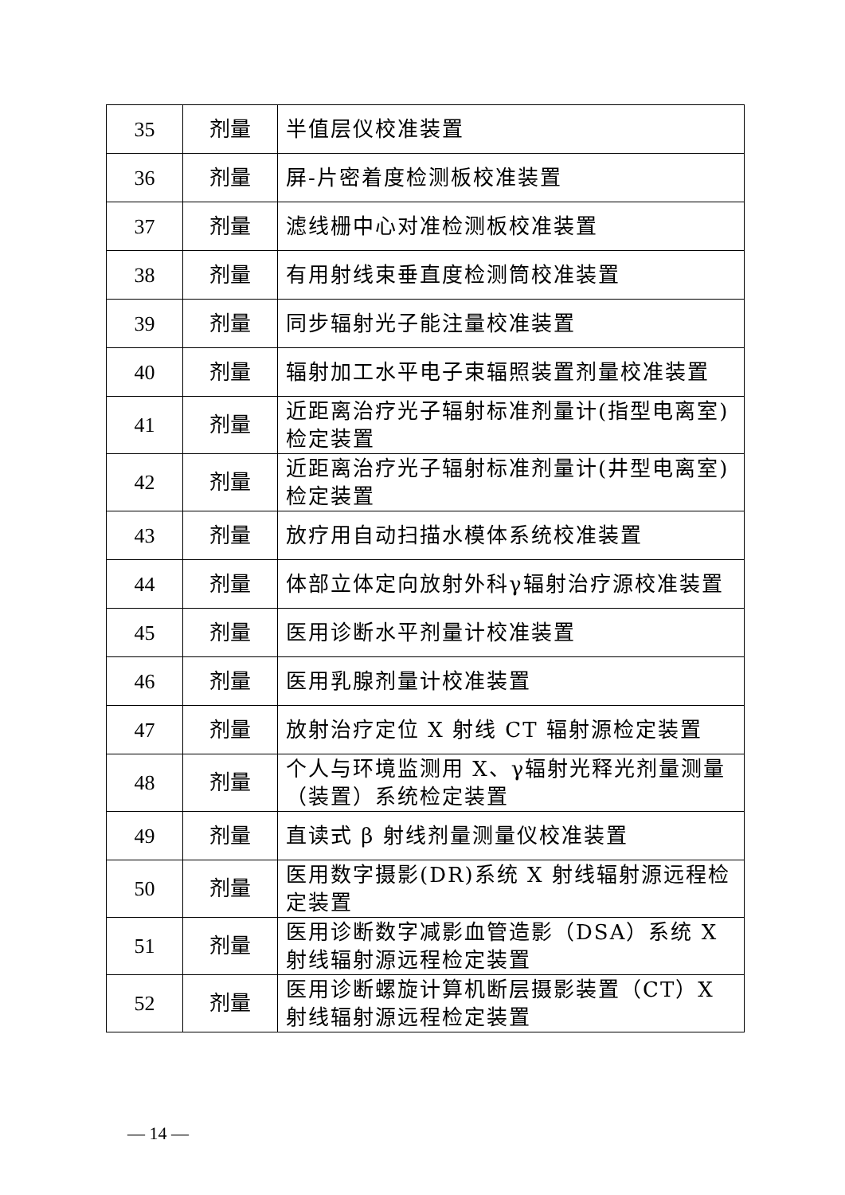| 35 | 剂量 | 半值层仪校准装置 |
| 36 | 剂量 | 屏-片密着度检测板校准装置 |
| 37 | 剂量 | 滤线栅中心对准检测板校准装置 |
| 38 | 剂量 | 有用射线束垂直度检测筒校准装置 |
| 39 | 剂量 | 同步辐射光子能注量校准装置 |
| 40 | 剂量 | 辐射加工水平电子束辐照装置剂量校准装置 |
| 41 | 剂量 | 近距离治疗光子辐射标准剂量计(指型电离室)检定装置 |
| 42 | 剂量 | 近距离治疗光子辐射标准剂量计(井型电离室)检定装置 |
| 43 | 剂量 | 放疗用自动扫描水模体系统校准装置 |
| 44 | 剂量 | 体部立体定向放射外科γ辐射治疗源校准装置 |
| 45 | 剂量 | 医用诊断水平剂量计校准装置 |
| 46 | 剂量 | 医用乳腺剂量计校准装置 |
| 47 | 剂量 | 放射治疗定位 X 射线 CT 辐射源检定装置 |
| 48 | 剂量 | 个人与环境监测用 X、γ辐射光释光剂量测量（装置）系统检定装置 |
| 49 | 剂量 | 直读式 β 射线剂量测量仪校准装置 |
| 50 | 剂量 | 医用数字摄影(DR)系统 X 射线辐射源远程检定装置 |
| 51 | 剂量 | 医用诊断数字减影血管造影（DSA）系统 X 射线辐射源远程检定装置 |
| 52 | 剂量 | 医用诊断螺旋计算机断层摄影装置（CT）X 射线辐射源远程检定装置 |
— 14 —